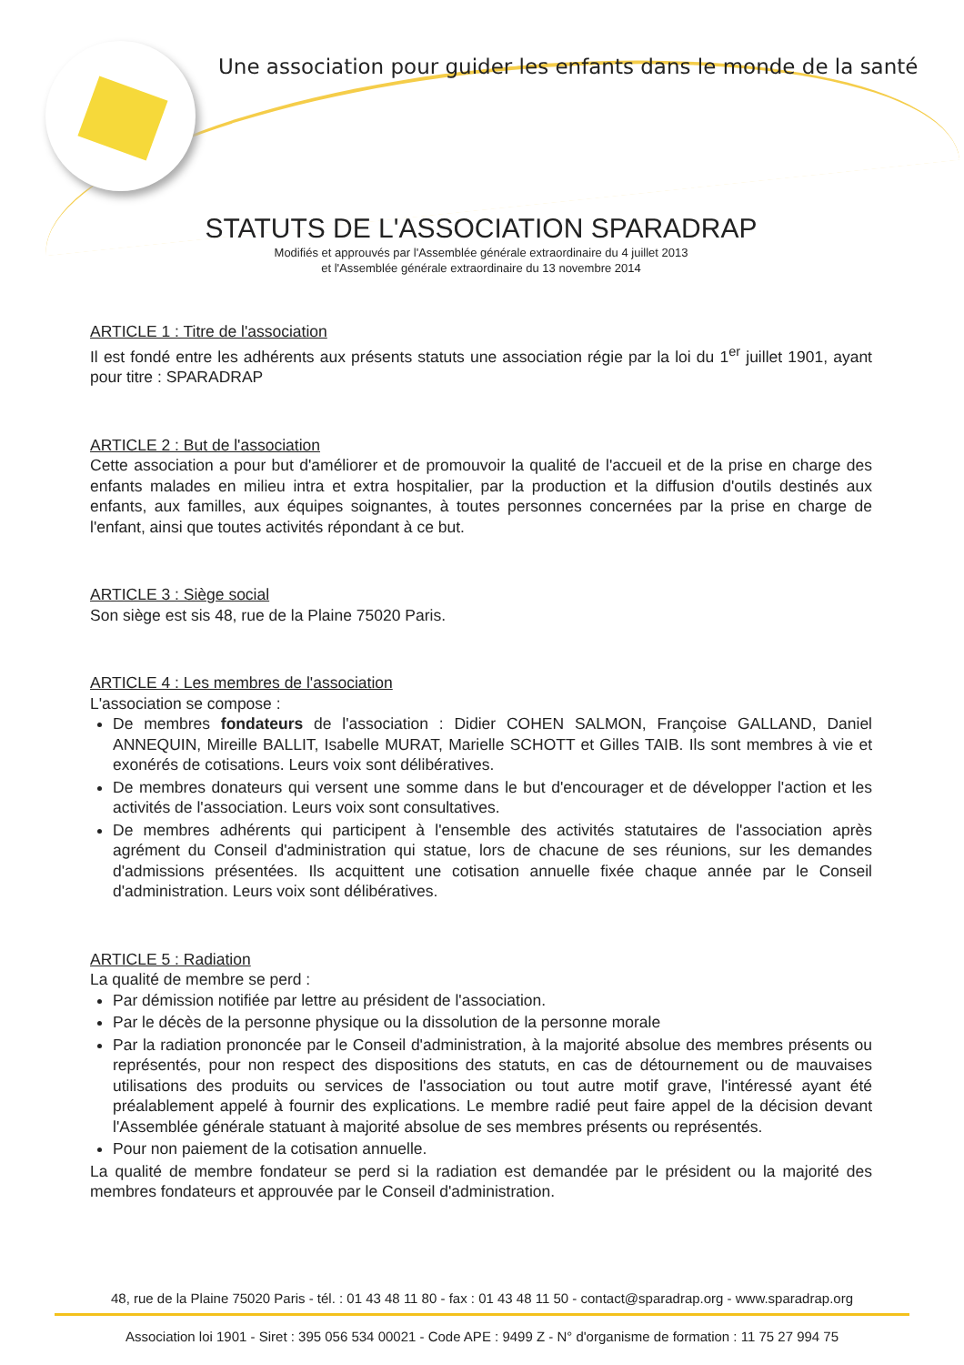Une association pour guider les enfants dans le monde de la santé
STATUTS DE L'ASSOCIATION SPARADRAP
Modifiés et approuvés par l'Assemblée générale extraordinaire du 4 juillet 2013
et l'Assemblée générale extraordinaire du 13 novembre 2014
ARTICLE 1 : Titre de l'association
Il est fondé entre les adhérents aux présents statuts une association régie par la loi du 1<sup>er</sup> juillet 1901, ayant pour titre : SPARADRAP
ARTICLE 2 : But de l'association
Cette association a pour but d'améliorer et de promouvoir la qualité de l'accueil et de la prise en charge des enfants malades en milieu intra et extra hospitalier, par la production et la diffusion d'outils destinés aux enfants, aux familles, aux équipes soignantes, à toutes personnes concernées par la prise en charge de l'enfant, ainsi que toutes activités répondant à ce but.
ARTICLE 3 : Siège social
Son siège est sis 48, rue de la Plaine 75020 Paris.
ARTICLE 4 : Les membres de l'association
L'association se compose :
De membres fondateurs de l'association : Didier COHEN SALMON, Françoise GALLAND, Daniel ANNEQUIN, Mireille BALLIT, Isabelle MURAT, Marielle SCHOTT et Gilles TAIB. Ils sont membres à vie et exonérés de cotisations. Leurs voix sont délibératives.
De membres donateurs qui versent une somme dans le but d'encourager et de développer l'action et les activités de l'association. Leurs voix sont consultatives.
De membres adhérents qui participent à l'ensemble des activités statutaires de l'association après agrément du Conseil d'administration qui statue, lors de chacune de ses réunions, sur les demandes d'admissions présentées. Ils acquittent une cotisation annuelle fixée chaque année par le Conseil d'administration. Leurs voix sont délibératives.
ARTICLE 5 : Radiation
La qualité de membre se perd :
Par démission notifiée par lettre au président de l'association.
Par le décès de la personne physique ou la dissolution de la personne morale
Par la radiation prononcée par le Conseil d'administration, à la majorité absolue des membres présents ou représentés, pour non respect des dispositions des statuts, en cas de détournement ou de mauvaises utilisations des produits ou services de l'association ou tout autre motif grave, l'intéressé ayant été préalablement appelé à fournir des explications. Le membre radié peut faire appel de la décision devant l'Assemblée générale statuant à majorité absolue de ses membres présents ou représentés.
Pour non paiement de la cotisation annuelle.
La qualité de membre fondateur se perd si la radiation est demandée par le président ou la majorité des membres fondateurs et approuvée par le Conseil d'administration.
48, rue de la Plaine 75020 Paris - tél. : 01 43 48 11 80 - fax : 01 43 48 11 50 - contact@sparadrap.org - www.sparadrap.org
Association loi 1901 - Siret : 395 056 534 00021 - Code APE : 9499 Z - N° d'organisme de formation : 11 75 27 994 75